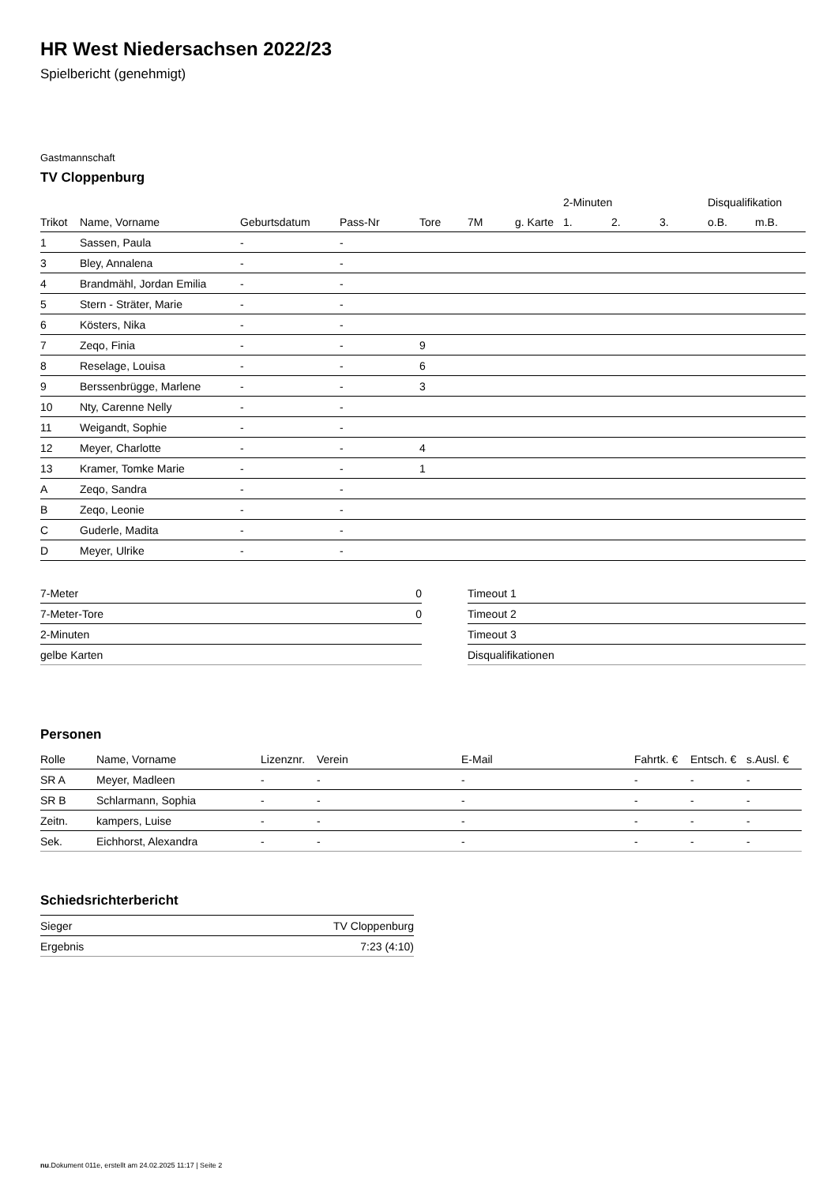HR West Niedersachsen 2022/23
Spielbericht (genehmigt)
Gastmannschaft
TV Cloppenburg
| | | | | | | | 2-Minuten | | | Disqualifikation | |
| --- | --- | --- | --- | --- | --- | --- | --- | --- | --- | --- | --- |
| Trikot | Name, Vorname | Geburtsdatum | Pass-Nr | Tore | 7M | g. Karte | 1. | 2. | 3. | o.B. | m.B. |
| 1 | Sassen, Paula | - | - | | | | | | | | |
| 3 | Bley, Annalena | - | - | | | | | | | | |
| 4 | Brandmähl, Jordan Emilia | - | - | | | | | | | | |
| 5 | Stern - Sträter, Marie | - | - | | | | | | | | |
| 6 | Kösters, Nika | - | - | | | | | | | | |
| 7 | Zeqo, Finia | - | - | 9 | | | | | | | |
| 8 | Reselage, Louisa | - | - | 6 | | | | | | | |
| 9 | Berssenbrügge, Marlene | - | - | 3 | | | | | | | |
| 10 | Nty, Carenne Nelly | - | - | | | | | | | | |
| 11 | Weigandt, Sophie | - | - | | | | | | | | |
| 12 | Meyer, Charlotte | - | - | 4 | | | | | | | |
| 13 | Kramer, Tomke Marie | - | - | 1 | | | | | | | |
| A | Zeqo, Sandra | - | - | | | | | | | | |
| B | Zeqo, Leonie | - | - | | | | | | | | |
| C | Guderle, Madita | - | - | | | | | | | | |
| D | Meyer, Ulrike | - | - | | | | | | | | |
| 7-Meter | 0 |
| 7-Meter-Tore | 0 |
| 2-Minuten | |
| gelbe Karten | |
| Timeout 1 |
| Timeout 2 |
| Timeout 3 |
| Disqualifikationen |
Personen
| Rolle | Name, Vorname | Lizenznr. | Verein | E-Mail | Fahrtk. € | Entsch. € | s.Ausl. € |
| --- | --- | --- | --- | --- | --- | --- | --- |
| SR A | Meyer, Madleen | - | - | - | - | - | - |
| SR B | Schlarmann, Sophia | - | - | - | - | - | - |
| Zeitn. | kampers, Luise | - | - | - | - | - | - |
| Sek. | Eichhorst, Alexandra | - | - | - | - | - | - |
Schiedsrichterbericht
| Sieger | TV Cloppenburg |
| Ergebnis | 7:23 (4:10) |
nu.Dokument 011e, erstellt am 24.02.2025 11:17 | Seite 2